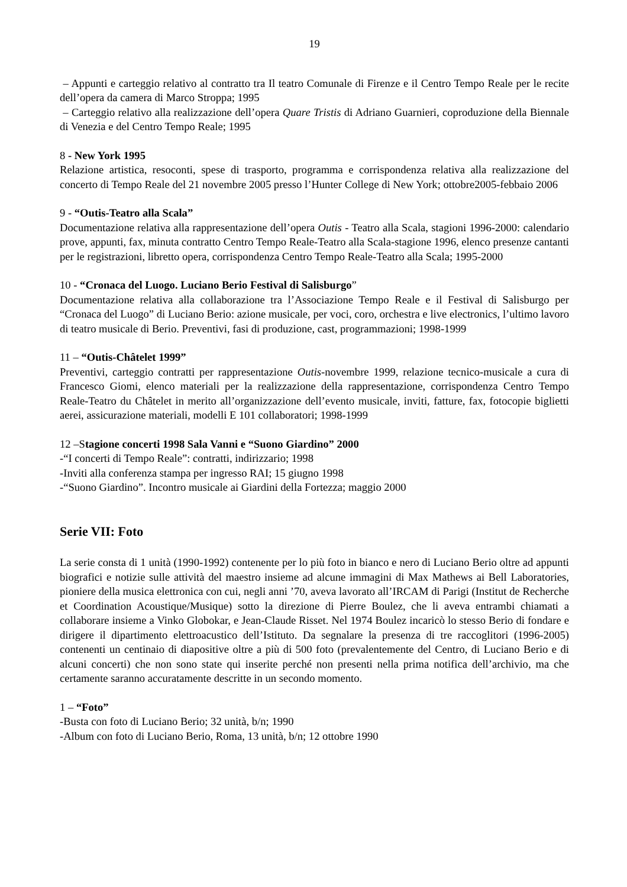19
– Appunti e carteggio relativo al contratto tra Il teatro Comunale di Firenze e il Centro Tempo Reale per le recite dell’opera da camera di Marco Stroppa; 1995
– Carteggio relativo alla realizzazione dell’opera Quare Tristis di Adriano Guarnieri, coproduzione della Biennale di Venezia e del Centro Tempo Reale; 1995
8 - New York 1995
Relazione artistica, resoconti, spese di trasporto, programma e corrispondenza relativa alla realizzazione del concerto di Tempo Reale del 21 novembre 2005 presso l’Hunter College di New York; ottobre2005-febbaio 2006
9 - “Outis-Teatro alla Scala”
Documentazione relativa alla rappresentazione dell’opera Outis - Teatro alla Scala, stagioni 1996-2000: calendario prove, appunti, fax, minuta contratto Centro Tempo Reale-Teatro alla Scala-stagione 1996, elenco presenze cantanti per le registrazioni, libretto opera, corrispondenza Centro Tempo Reale-Teatro alla Scala; 1995-2000
10 - “Cronaca del Luogo. Luciano Berio Festival di Salisburgo”
Documentazione relativa alla collaborazione tra l’Associazione Tempo Reale e il Festival di Salisburgo per “Cronaca del Luogo” di Luciano Berio: azione musicale, per voci, coro, orchestra e live electronics, l’ultimo lavoro di teatro musicale di Berio. Preventivi, fasi di produzione, cast, programmazioni; 1998-1999
11 – “Outis-Châtelet 1999”
Preventivi, carteggio contratti per rappresentazione Outis-novembre 1999, relazione tecnico-musicale a cura di Francesco Giomi, elenco materiali per la realizzazione della rappresentazione, corrispondenza Centro Tempo Reale-Teatro du Châtelet in merito all’organizzazione dell’evento musicale, inviti, fatture, fax, fotocopie biglietti aerei, assicurazione materiali, modelli E 101 collaboratori; 1998-1999
12 –Stagione concerti 1998 Sala Vanni e “Suono Giardino” 2000
-“I concerti di Tempo Reale”: contratti, indirizzario; 1998
-Inviti alla conferenza stampa per ingresso RAI; 15 giugno 1998
-“Suono Giardino”. Incontro musicale ai Giardini della Fortezza; maggio 2000
Serie VII: Foto
La serie consta di 1 unità (1990-1992) contenente per lo più foto in bianco e nero di Luciano Berio oltre ad appunti biografici e notizie sulle attività del maestro insieme ad alcune immagini di Max Mathews ai Bell Laboratories, pioniere della musica elettronica con cui, negli anni ’70, aveva lavorato all’IRCAM di Parigi (Institut de Recherche et Coordination Acoustique/Musique) sotto la direzione di Pierre Boulez, che li aveva entrambi chiamati a collaborare insieme a Vinko Globokar, e Jean-Claude Risset. Nel 1974 Boulez incaricò lo stesso Berio di fondare e dirigere il dipartimento elettroacustico dell’Istituto. Da segnalare la presenza di tre raccoglitori (1996-2005) contenenti un centinaio di diapositive oltre a più di 500 foto (prevalentemente del Centro, di Luciano Berio e di alcuni concerti) che non sono state qui inserite perché non presenti nella prima notifica dell’archivio, ma che certamente saranno accuratamente descritte in un secondo momento.
1 – “Foto”
-Busta con foto di Luciano Berio; 32 unità, b/n; 1990
-Album con foto di Luciano Berio, Roma, 13 unità, b/n; 12 ottobre 1990